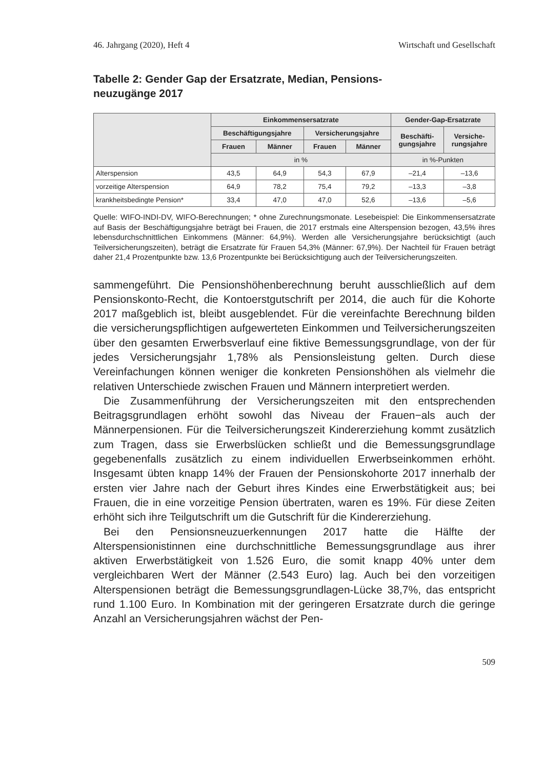46. Jahrgang (2020), Heft 4 Wirtschaft und Gesellschaft
Tabelle 2: Gender Gap der Ersatzrate, Median, Pensions-
neuzugänge 2017
| | Einkommensersatzrate | | | | Gender-Gap-Ersatzrate | |
| --- | --- | --- | --- | --- | --- | --- |
| | Beschäftigungsjahre | | Versicherungsjahre | | Beschäfti- gungsjahre | Versiche- rungsjahre |
| | Frauen | Männer | Frauen | Männer | | |
| | in % | | | | in %-Punkten | |
| Alterspension | 43,5 | 64,9 | 54,3 | 67,9 | –21,4 | –13,6 |
| vorzeitige Alterspension | 64,9 | 78,2 | 75,4 | 79,2 | –13,3 | –3,8 |
| krankheitsbedingte Pension* | 33,4 | 47,0 | 47,0 | 52,6 | –13,6 | –5,6 |
Quelle: WIFO-INDI-DV, WIFO-Berechnungen; * ohne Zurechnungsmonate. Lesebeispiel: Die Einkommensersatzrate auf Basis der Beschäftigungsjahre beträgt bei Frauen, die 2017 erstmals eine Alterspension bezogen, 43,5% ihres lebensdurchschnittlichen Einkommens (Männer: 64,9%). Werden alle Versicherungsjahre berücksichtigt (auch Teilversicherungszeiten), beträgt die Ersatzrate für Frauen 54,3% (Männer: 67,9%). Der Nachteil für Frauen beträgt daher 21,4 Prozentpunkte bzw. 13,6 Prozentpunkte bei Berücksichtigung auch der Teilversicherungszeiten.
sammengeführt. Die Pensionshöhenberechnung beruht ausschließlich auf dem Pensionskonto-Recht, die Kontoerstgutschrift per 2014, die auch für die Kohorte 2017 maßgeblich ist, bleibt ausgeblendet. Für die vereinfachte Berechnung bilden die versicherungspflichtigen aufgewerteten Einkommen und Teilversicherungszeiten über den gesamten Erwerbsverlauf eine fiktive Bemessungsgrundlage, von der für jedes Versicherungsjahr 1,78% als Pensionsleistung gelten. Durch diese Vereinfachungen können weniger die konkreten Pensionshöhen als vielmehr die relativen Unterschiede zwischen Frauen und Männern interpretiert werden.
Die Zusammenführung der Versicherungszeiten mit den entsprechenden Beitragsgrundlagen erhöht sowohl das Niveau der Frauen−als auch der Männerpensionen. Für die Teilversicherungszeit Kindererziehung kommt zusätzlich zum Tragen, dass sie Erwerbslücken schließt und die Bemessungsgrundlage gegebenenfalls zusätzlich zu einem individuellen Erwerbseinkommen erhöht. Insgesamt übten knapp 14% der Frauen der Pensionskohorte 2017 innerhalb der ersten vier Jahre nach der Geburt ihres Kindes eine Erwerbstätigkeit aus; bei Frauen, die in eine vorzeitige Pension übertraten, waren es 19%. Für diese Zeiten erhöht sich ihre Teilgutschrift um die Gutschrift für die Kindererziehung.
Bei den Pensionsneuzuerkennungen 2017 hatte die Hälfte der Alterspensionistinnen eine durchschnittliche Bemessungsgrundlage aus ihrer aktiven Erwerbstätigkeit von 1.526 Euro, die somit knapp 40% unter dem vergleichbaren Wert der Männer (2.543 Euro) lag. Auch bei den vorzeitigen Alterspensionen beträgt die Bemessungsgrundlagen-Lücke 38,7%, das entspricht rund 1.100 Euro. In Kombination mit der geringeren Ersatzrate durch die geringe Anzahl an Versicherungsjahren wächst der Pen-
509